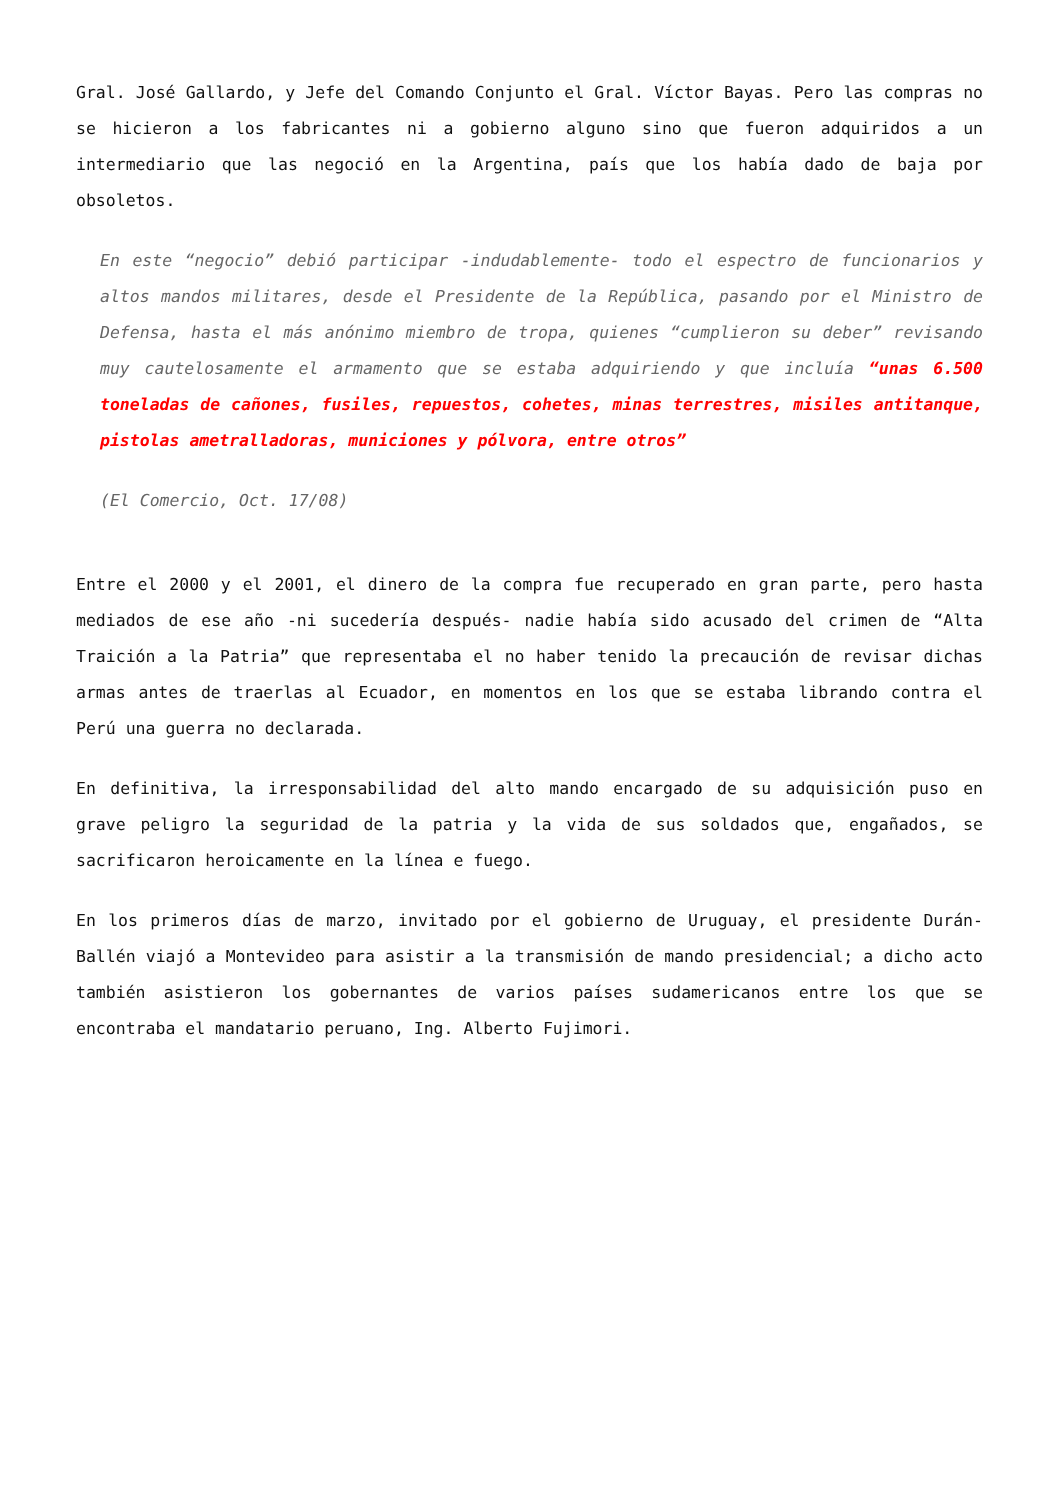Gral. José Gallardo, y Jefe del Comando Conjunto el Gral. Víctor Bayas. Pero las compras no se hicieron a los fabricantes ni a gobierno alguno sino que fueron adquiridos a un intermediario que las negoció en la Argentina, país que los había dado de baja por obsoletos.
En este “negocio” debió participar -indudablemente- todo el espectro de funcionarios y altos mandos militares, desde el Presidente de la República, pasando por el Ministro de Defensa, hasta el más anónimo miembro de tropa, quienes “cumplieron su deber” revisando muy cautelosamente el armamento que se estaba adquiriendo y que incluía “unas 6.500 toneladas de cañones, fusiles, repuestos, cohetes, minas terrestres, misiles antitanque, pistolas ametralladoras, municiones y pólvora, entre otros”
(El Comercio, Oct. 17/08)
Entre el 2000 y el 2001, el dinero de la compra fue recuperado en gran parte, pero hasta mediados de ese año -ni sucedería después- nadie había sido acusado del crimen de “Alta Traición a la Patria” que representaba el no haber tenido la precaución de revisar dichas armas antes de traerlas al Ecuador, en momentos en los que se estaba librando contra el Perú una guerra no declarada.
En definitiva, la irresponsabilidad del alto mando encargado de su adquisición puso en grave peligro la seguridad de la patria y la vida de sus soldados que, engañados, se sacrificaron heroicamente en la línea e fuego.
En los primeros días de marzo, invitado por el gobierno de Uruguay, el presidente Durán-Ballén viajó a Montevideo para asistir a la transmisión de mando presidencial; a dicho acto también asistieron los gobernantes de varios países sudamericanos entre los que se encontraba el mandatario peruano, Ing. Alberto Fujimori.